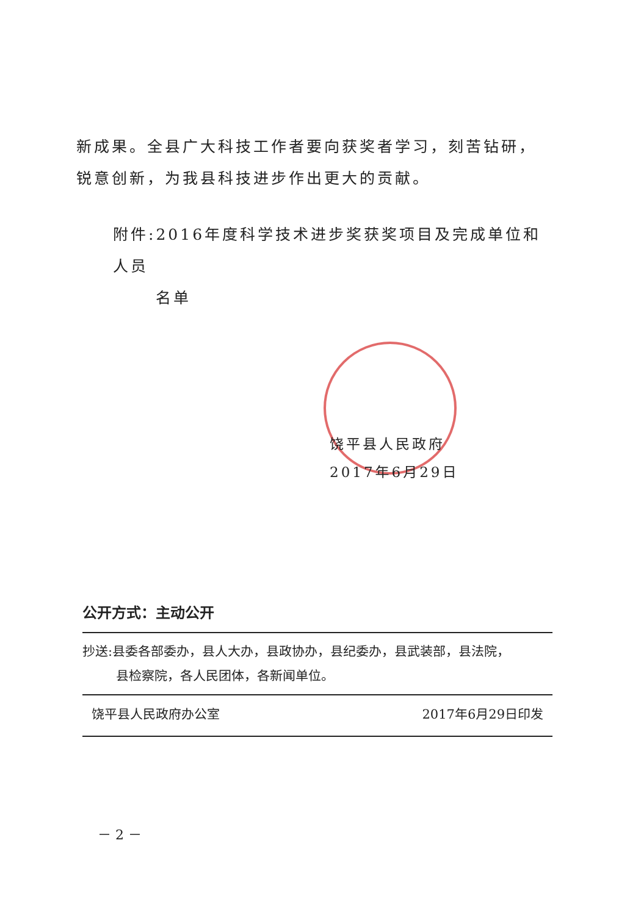新成果。全县广大科技工作者要向获奖者学习，刻苦钻研，锐意创新，为我县科技进步作出更大的贡献。
附件:2016年度科学技术进步奖获奖项目及完成单位和人员
名单
饶平县人民政府
2017年6月29日
公开方式：主动公开
抄送:县委各部委办，县人大办，县政协办，县纪委办，县武装部，县法院，
县检察院，各人民团体，各新闻单位。
饶平县人民政府办公室 2017年6月29日印发
－ 2 －